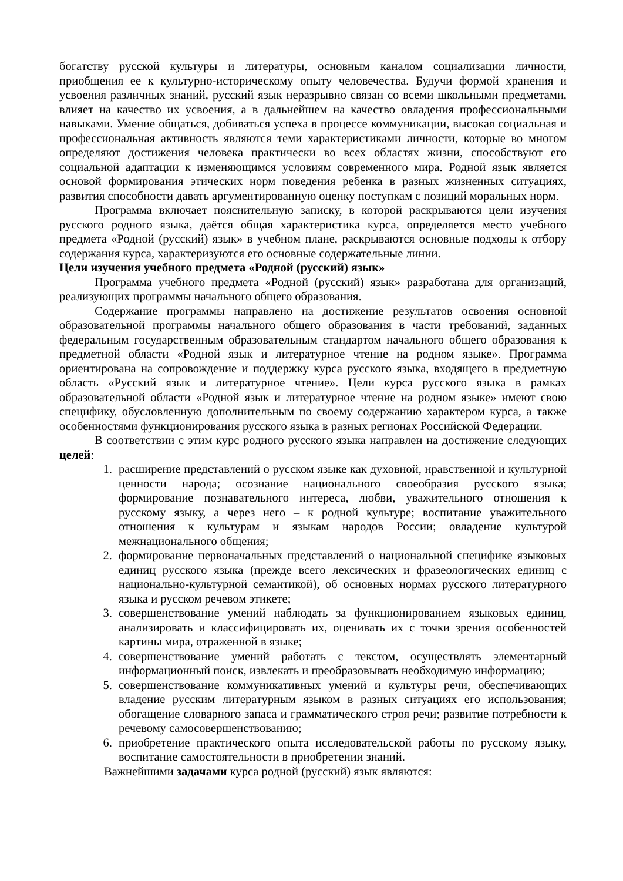богатству русской культуры и литературы, основным каналом социализации личности, приобщения ее к культурно-историческому опыту человечества. Будучи формой хранения и усвоения различных знаний, русский язык неразрывно связан со всеми школьными предметами, влияет на качество их усвоения, а в дальнейшем на качество овладения профессиональными навыками. Умение общаться, добиваться успеха в процессе коммуникации, высокая социальная и профессиональная активность являются теми характеристиками личности, которые во многом определяют достижения человека практически во всех областях жизни, способствуют его социальной адаптации к изменяющимся условиям современного мира. Родной язык является основой формирования этических норм поведения ребенка в разных жизненных ситуациях, развития способности давать аргументированную оценку поступкам с позиций моральных норм.
Программа включает пояснительную записку, в которой раскрываются цели изучения русского родного языка, даётся общая характеристика курса, определяется место учебного предмета «Родной (русский) язык» в учебном плане, раскрываются основные подходы к отбору содержания курса, характеризуются его основные содержательные линии.
Цели изучения учебного предмета «Родной (русский) язык»
Программа учебного предмета «Родной (русский) язык» разработана для организаций, реализующих программы начального общего образования.
Содержание программы направлено на достижение результатов освоения основной образовательной программы начального общего образования в части требований, заданных федеральным государственным образовательным стандартом начального общего образования к предметной области «Родной язык и литературное чтение на родном языке». Программа ориентирована на сопровождение и поддержку курса русского языка, входящего в предметную область «Русский язык и литературное чтение». Цели курса русского языка в рамках образовательной области «Родной язык и литературное чтение на родном языке» имеют свою специфику, обусловленную дополнительным по своему содержанию характером курса, а также особенностями функционирования русского языка в разных регионах Российской Федерации.
В соответствии с этим курс родного русского языка направлен на достижение следующих целей:
1. расширение представлений о русском языке как духовной, нравственной и культурной ценности народа; осознание национального своеобразия русского языка; формирование познавательного интереса, любви, уважительного отношения к русскому языку, а через него – к родной культуре; воспитание уважительного отношения к культурам и языкам народов России; овладение культурой межнационального общения;
2. формирование первоначальных представлений о национальной специфике языковых единиц русского языка (прежде всего лексических и фразеологических единиц с национально-культурной семантикой), об основных нормах русского литературного языка и русском речевом этикете;
3. совершенствование умений наблюдать за функционированием языковых единиц, анализировать и классифицировать их, оценивать их с точки зрения особенностей картины мира, отраженной в языке;
4. совершенствование умений работать с текстом, осуществлять элементарный информационный поиск, извлекать и преобразовывать необходимую информацию;
5. совершенствование коммуникативных умений и культуры речи, обеспечивающих владение русским литературным языком в разных ситуациях его использования; обогащение словарного запаса и грамматического строя речи; развитие потребности к речевому самосовершенствованию;
6. приобретение практического опыта исследовательской работы по русскому языку, воспитание самостоятельности в приобретении знаний.
Важнейшими задачами курса родной (русский) язык являются: